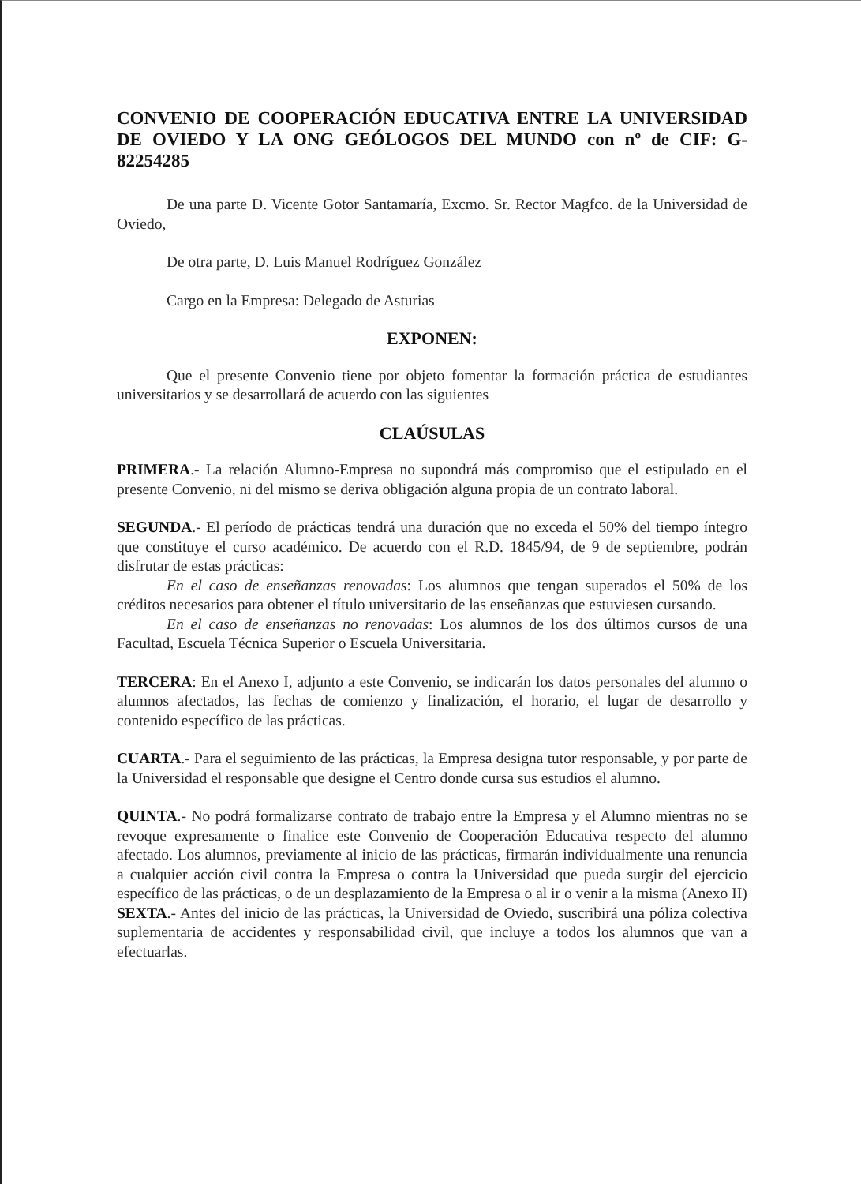CONVENIO DE COOPERACIÓN EDUCATIVA ENTRE LA UNIVERSIDAD DE OVIEDO Y LA ONG GEÓLOGOS DEL MUNDO con nº de CIF: G-82254285
De una parte D. Vicente Gotor Santamaría, Excmo. Sr. Rector Magfco. de la Universidad de Oviedo,
De otra parte, D. Luis Manuel Rodríguez González
Cargo en la Empresa: Delegado de Asturias
EXPONEN:
Que el presente Convenio tiene por objeto fomentar la formación práctica de estudiantes universitarios y se desarrollará de acuerdo con las siguientes
CLAÚSULAS
PRIMERA.- La relación Alumno-Empresa no supondrá más compromiso que el estipulado en el presente Convenio, ni del mismo se deriva obligación alguna propia de un contrato laboral.
SEGUNDA.- El período de prácticas tendrá una duración que no exceda el 50% del tiempo íntegro que constituye el curso académico. De acuerdo con el R.D. 1845/94, de 9 de septiembre, podrán disfrutar de estas prácticas:
En el caso de enseñanzas renovadas: Los alumnos que tengan superados el 50% de los créditos necesarios para obtener el título universitario de las enseñanzas que estuviesen cursando.
En el caso de enseñanzas no renovadas: Los alumnos de los dos últimos cursos de una Facultad, Escuela Técnica Superior o Escuela Universitaria.
TERCERA: En el Anexo I, adjunto a este Convenio, se indicarán los datos personales del alumno o alumnos afectados, las fechas de comienzo y finalización, el horario, el lugar de desarrollo y contenido específico de las prácticas.
CUARTA.- Para el seguimiento de las prácticas, la Empresa designa tutor responsable, y por parte de la Universidad el responsable que designe el Centro donde cursa sus estudios el alumno.
QUINTA.- No podrá formalizarse contrato de trabajo entre la Empresa y el Alumno mientras no se revoque expresamente o finalice este Convenio de Cooperación Educativa respecto del alumno afectado. Los alumnos, previamente al inicio de las prácticas, firmarán individualmente una renuncia a cualquier acción civil contra la Empresa o contra la Universidad que pueda surgir del ejercicio específico de las prácticas, o de un desplazamiento de la Empresa o al ir o venir a la misma (Anexo II)
SEXTA.- Antes del inicio de las prácticas, la Universidad de Oviedo, suscribirá una póliza colectiva suplementaria de accidentes y responsabilidad civil, que incluye a todos los alumnos que van a efectuarlas.